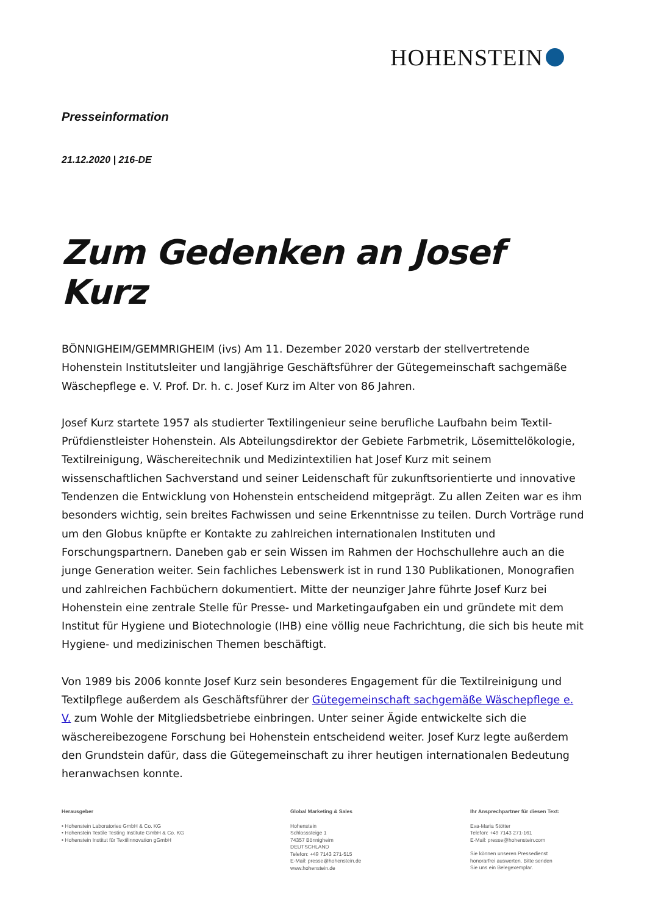HOHENSTEIN
Presseinformation
21.12.2020 | 216-DE
Zum Gedenken an Josef Kurz
BÖNNIGHEIM/GEMMRIGHEIM (ivs) Am 11. Dezember 2020 verstarb der stellvertretende Hohenstein Institutsleiter und langjährige Geschäftsführer der Gütegemeinschaft sachgemäße Wäschepflege e. V. Prof. Dr. h. c. Josef Kurz im Alter von 86 Jahren.
Josef Kurz startete 1957 als studierter Textilingenieur seine berufliche Laufbahn beim Textil-Prüfdienstleister Hohenstein. Als Abteilungsdirektor der Gebiete Farbmetrik, Lösemittelökologie, Textilreinigung, Wäschereitechnik und Medizintextilien hat Josef Kurz mit seinem wissenschaftlichen Sachverstand und seiner Leidenschaft für zukunftsorientierte und innovative Tendenzen die Entwicklung von Hohenstein entscheidend mitgeprägt. Zu allen Zeiten war es ihm besonders wichtig, sein breites Fachwissen und seine Erkenntnisse zu teilen. Durch Vorträge rund um den Globus knüpfte er Kontakte zu zahlreichen internationalen Instituten und Forschungspartnern. Daneben gab er sein Wissen im Rahmen der Hochschullehre auch an die junge Generation weiter. Sein fachliches Lebenswerk ist in rund 130 Publikationen, Monografien und zahlreichen Fachbüchern dokumentiert. Mitte der neunziger Jahre führte Josef Kurz bei Hohenstein eine zentrale Stelle für Presse- und Marketingaufgaben ein und gründete mit dem Institut für Hygiene und Biotechnologie (IHB) eine völlig neue Fachrichtung, die sich bis heute mit Hygiene- und medizinischen Themen beschäftigt.
Von 1989 bis 2006 konnte Josef Kurz sein besonderes Engagement für die Textilreinigung und Textilpflege außerdem als Geschäftsführer der Gütegemeinschaft sachgemäße Wäschepflege e. V. zum Wohle der Mitgliedsbetriebe einbringen. Unter seiner Ägide entwickelte sich die wäschereibezogene Forschung bei Hohenstein entscheidend weiter. Josef Kurz legte außerdem den Grundstein dafür, dass die Gütegemeinschaft zu ihrer heutigen internationalen Bedeutung heranwachsen konnte.
Herausgeber
• Hohenstein Laboratories GmbH & Co. KG
• Hohenstein Textile Testing Institute GmbH & Co. KG
• Hohenstein Institut für Textilinnovation gGmbH
Global Marketing & Sales
Hohenstein
Schlosssteige 1
74357 Bönnigheim
DEUTSCHLAND
Telefon: +49 7143 271-515
E-Mail: presse@hohenstein.de
www.hohenstein.de
Ihr Ansprechpartner für diesen Text:
Eva-Maria Stötter
Telefon: +49 7143 271-161
E-Mail: presse@hohenstein.com
Sie können unseren Pressedienst
honorarfrei auswerten. Bitte senden
Sie uns ein Belegexemplar.